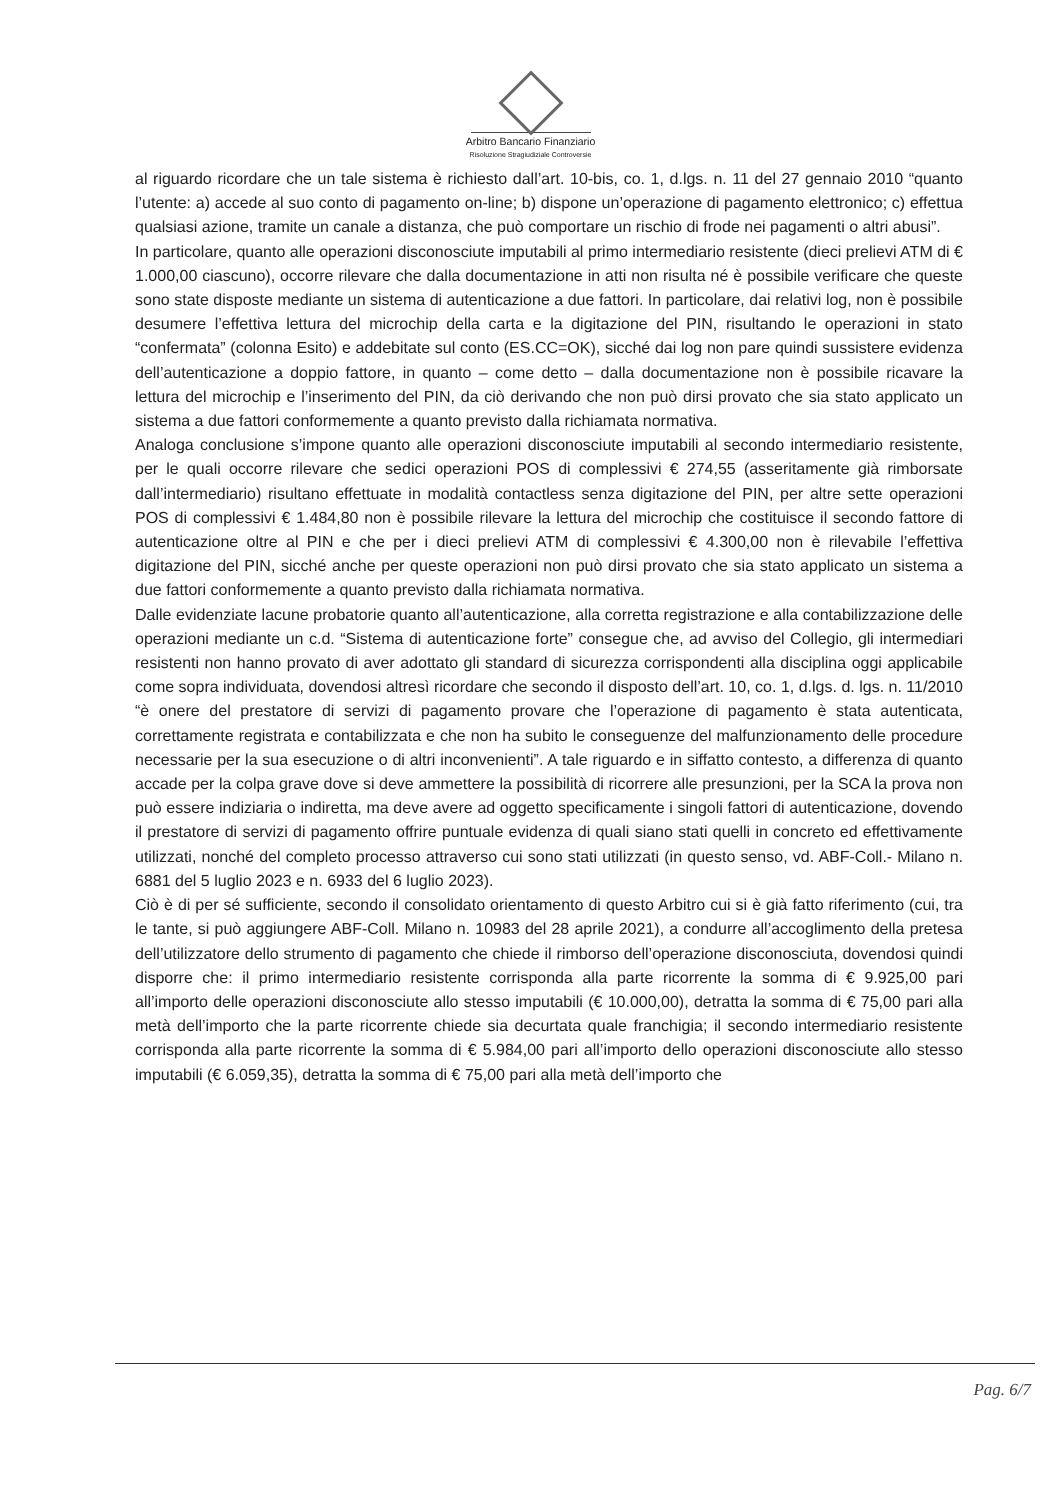Arbitro Bancario Finanziario
Risoluzione Stragiudiziale Controversie
al riguardo ricordare che un tale sistema è richiesto dall’art. 10-bis, co. 1, d.lgs. n. 11 del 27 gennaio 2010 “quanto l’utente: a) accede al suo conto di pagamento on-line; b) dispone un’operazione di pagamento elettronico; c) effettua qualsiasi azione, tramite un canale a distanza, che può comportare un rischio di frode nei pagamenti o altri abusi”.
In particolare, quanto alle operazioni disconosciute imputabili al primo intermediario resistente (dieci prelievi ATM di € 1.000,00 ciascuno), occorre rilevare che dalla documentazione in atti non risulta né è possibile verificare che queste sono state disposte mediante un sistema di autenticazione a due fattori. In particolare, dai relativi log, non è possibile desumere l’effettiva lettura del microchip della carta e la digitazione del PIN, risultando le operazioni in stato “confermata” (colonna Esito) e addebitate sul conto (ES.CC=OK), sicché dai log non pare quindi sussistere evidenza dell’autenticazione a doppio fattore, in quanto – come detto – dalla documentazione non è possibile ricavare la lettura del microchip e l’inserimento del PIN, da ciò derivando che non può dirsi provato che sia stato applicato un sistema a due fattori conformemente a quanto previsto dalla richiamata normativa.
Analoga conclusione s’impone quanto alle operazioni disconosciute imputabili al secondo intermediario resistente, per le quali occorre rilevare che sedici operazioni POS di complessivi € 274,55 (asseritamente già rimborsate dall’intermediario) risultano effettuate in modalità contactless senza digitazione del PIN, per altre sette operazioni POS di complessivi € 1.484,80 non è possibile rilevare la lettura del microchip che costituisce il secondo fattore di autenticazione oltre al PIN e che per i dieci prelievi ATM di complessivi € 4.300,00 non è rilevabile l’effettiva digitazione del PIN, sicché anche per queste operazioni non può dirsi provato che sia stato applicato un sistema a due fattori conformemente a quanto previsto dalla richiamata normativa.
Dalle evidenziate lacune probatorie quanto all’autenticazione, alla corretta registrazione e alla contabilizzazione delle operazioni mediante un c.d. “Sistema di autenticazione forte” consegue che, ad avviso del Collegio, gli intermediari resistenti non hanno provato di aver adottato gli standard di sicurezza corrispondenti alla disciplina oggi applicabile come sopra individuata, dovendosi altresì ricordare che secondo il disposto dell’art. 10, co. 1, d.lgs. d. lgs. n. 11/2010 “è onere del prestatore di servizi di pagamento provare che l’operazione di pagamento è stata autenticata, correttamente registrata e contabilizzata e che non ha subito le conseguenze del malfunzionamento delle procedure necessarie per la sua esecuzione o di altri inconvenienti”. A tale riguardo e in siffatto contesto, a differenza di quanto accade per la colpa grave dove si deve ammettere la possibilità di ricorrere alle presunzioni, per la SCA la prova non può essere indiziaria o indiretta, ma deve avere ad oggetto specificamente i singoli fattori di autenticazione, dovendo il prestatore di servizi di pagamento offrire puntuale evidenza di quali siano stati quelli in concreto ed effettivamente utilizzati, nonché del completo processo attraverso cui sono stati utilizzati (in questo senso, vd. ABF-Coll.- Milano n. 6881 del 5 luglio 2023 e n. 6933 del 6 luglio 2023).
Ciò è di per sé sufficiente, secondo il consolidato orientamento di questo Arbitro cui si è già fatto riferimento (cui, tra le tante, si può aggiungere ABF-Coll. Milano n. 10983 del 28 aprile 2021), a condurre all’accoglimento della pretesa dell’utilizzatore dello strumento di pagamento che chiede il rimborso dell’operazione disconosciuta, dovendosi quindi disporre che: il primo intermediario resistente corrisponda alla parte ricorrente la somma di € 9.925,00 pari all’importo delle operazioni disconosciute allo stesso imputabili (€ 10.000,00), detratta la somma di € 75,00 pari alla metà dell’importo che la parte ricorrente chiede sia decurtata quale franchigia; il secondo intermediario resistente corrisponda alla parte ricorrente la somma di € 5.984,00 pari all’importo dello operazioni disconosciute allo stesso imputabili (€ 6.059,35), detratta la somma di € 75,00 pari alla metà dell’importo che
Pag. 6/7